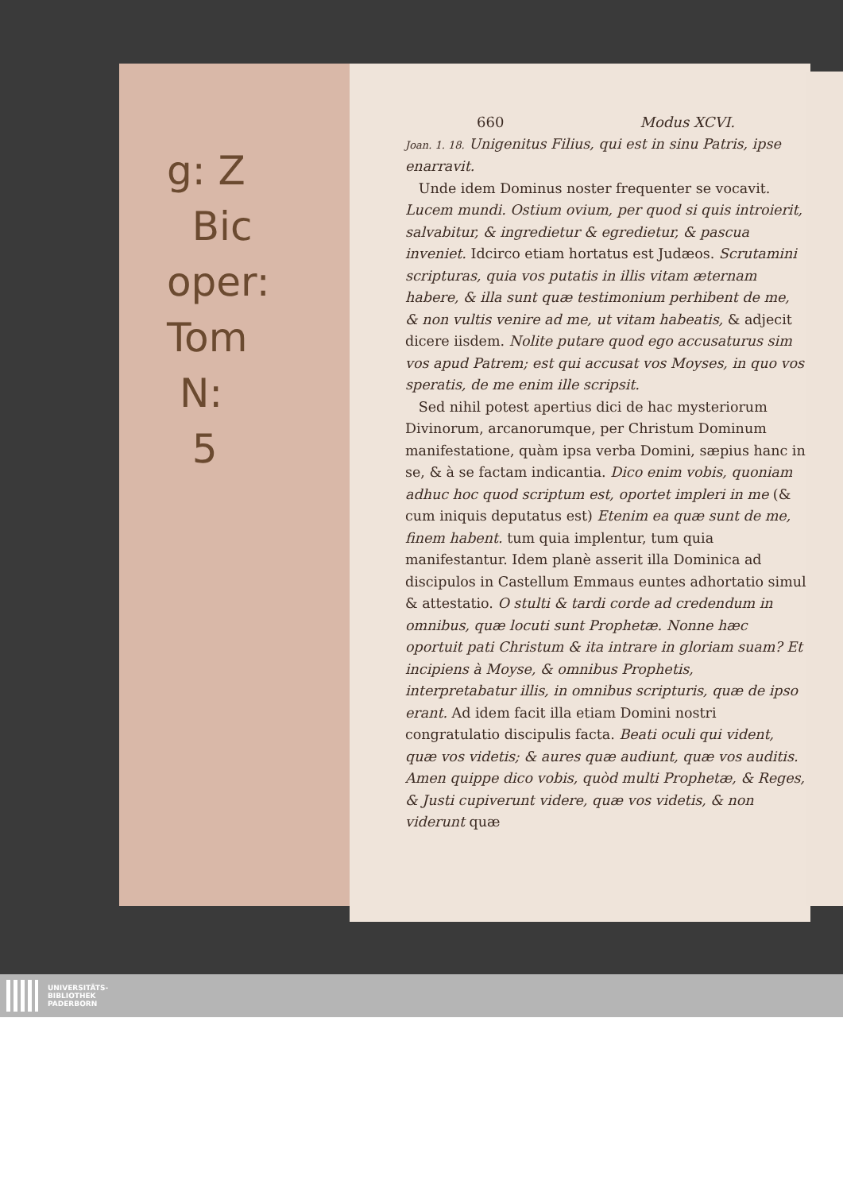g: Z
Bic
oper:
Tom
N:
5
660 Modus XCVI.
Joan. 1. 18. Unigenitus Filius, qui est in sinu Patris, ipse enarravit.
Unde idem Dominus noster frequenter se vocavit. Lucem mundi. Ostium ovium, per quod si quis introierit, salvabitur, & ingredietur & egredietur, & pascua inveniet. Idcirco etiam hortatus est Judæos. Scrutamini scripturas, quia vos putatis in illis vitam æternam habere, & illa sunt quæ testimonium perhibent de me, & non vultis venire ad me, ut vitam habeatis, & adjecit dicere iisdem. Nolite putare quod ego accusaturus sim vos apud Patrem; est qui accusat vos Moyses, in quo vos speratis, de me enim ille scripsit.
Sed nihil potest apertius dici de hac mysteriorum Divinorum, arcanorumque, per Christum Dominum manifestatione, quàm ipsa verba Domini, sæpius hanc in se, & à se factam indicantia. Dico enim vobis, quoniam adhuc hoc quod scriptum est, oportet impleri in me (& cum iniquis deputatus est) Etenim ea quæ sunt de me, finem habent. tum quia implentur, tum quia manifestantur. Idem planè asserit illa Dominica ad discipulos in Castellum Emmaus euntes adhortatio simul & attestatio. O stulti & tardi corde ad credendum in omnibus, quæ locuti sunt Prophetæ. Nonne hæc oportuit pati Christum & ita intrare in gloriam suam? Et incipiens à Moyse, & omnibus Prophetis, interpretabatur illis, in omnibus scripturis, quæ de ipso erant. Ad idem facit illa etiam Domini nostri congratulatio discipulis facta. Beati oculi qui vident, quæ vos videtis; & aures quæ audiunt, quæ vos auditis. Amen quippe dico vobis, quòd multi Prophetæ, & Reges, & Justi cupiverunt videre, quæ vos videtis, & non viderunt quæ
UNIVERSITÄTS-
BIBLIOTHEK
PADERBORN